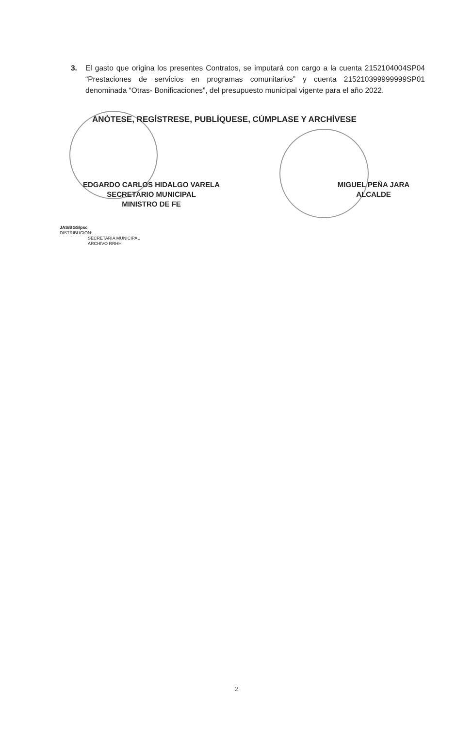3. El gasto que origina los presentes Contratos, se imputará con cargo a la cuenta 2152104004SP04 “Prestaciones de servicios en programas comunitarios” y cuenta 215210399999999SP01 denominada “Otras- Bonificaciones”, del presupuesto municipal vigente para el año 2022.
ANÓTESE, REGÍSTRESE, PUBLÍQUESE, CÚMPLASE Y ARCHÍVESE
EDGARDO CARLOS HIDALGO VARELA
SECRETARIO MUNICIPAL
MINISTRO DE FE
MIGUEL PEÑA JARA
ALCALDE
JAS/BGS/psc
DISTRIBUCION:
SECRETARIA MUNICIPAL
ARCHIVO RRHH
2